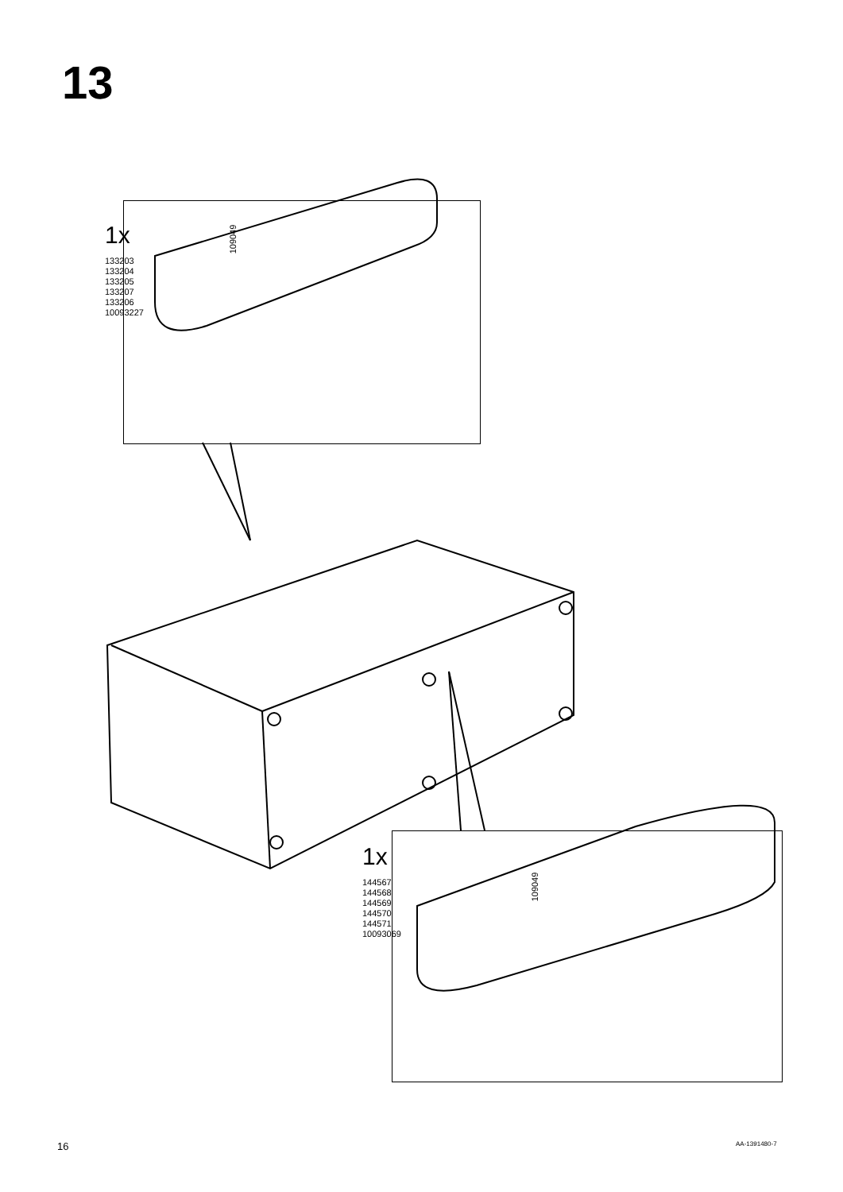13
1x
133203
133204
133205
133207
133206
10093227
109049
1x
144567
144568
144569
144570
144571
10093069
109049
16 AA-1391480-7